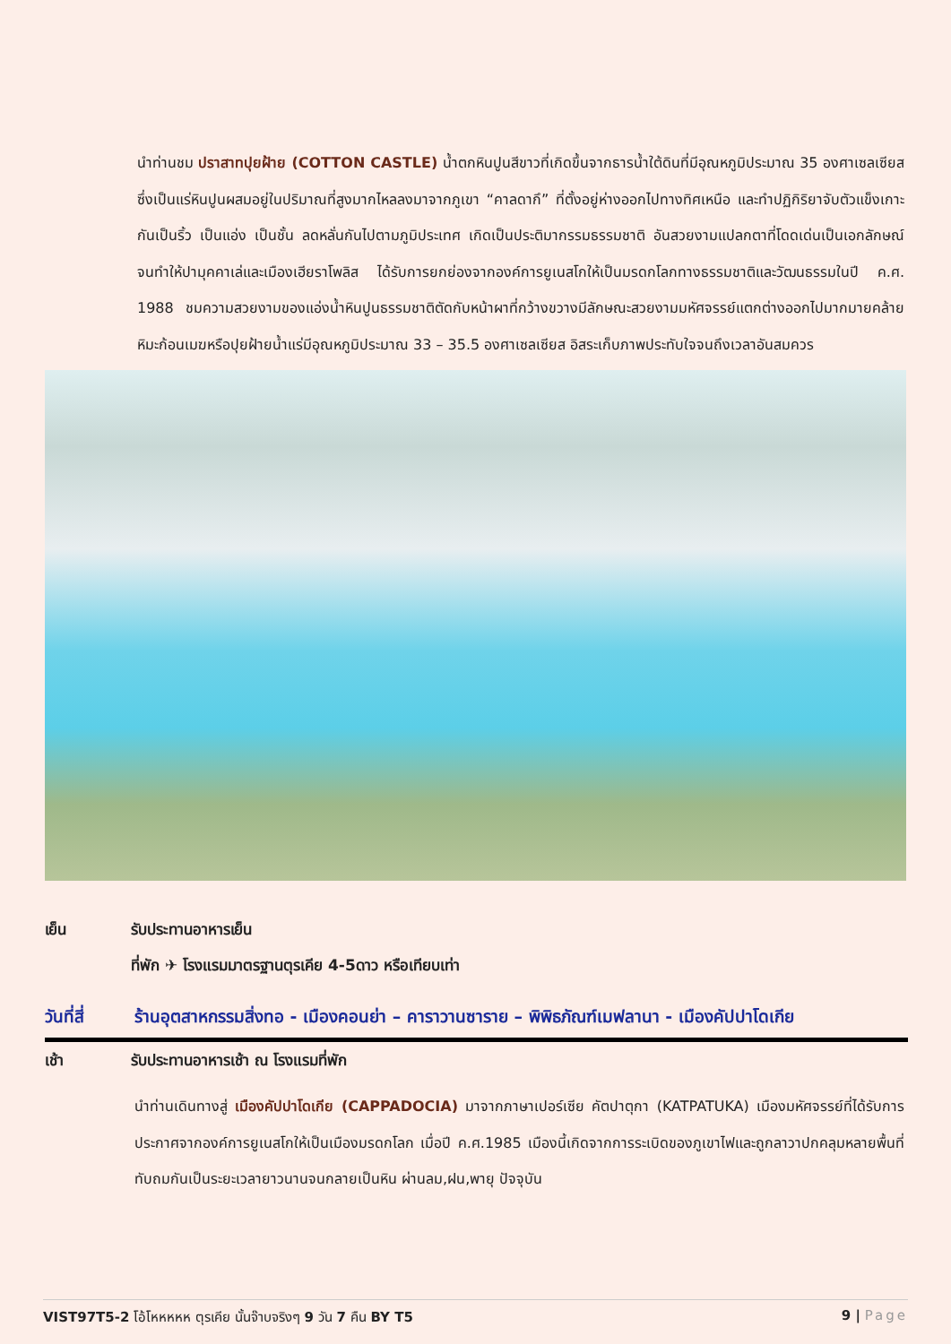นำท่านชม ปราสาทปุยฝ้าย (COTTON CASTLE) น้ำตกหินปูนสีขาวที่เกิดขึ้นจากธารน้ำใต้ดินที่มีอุณหภูมิประมาณ 35 องศาเซลเซียส ซึ่งเป็นแร่หินปูนผสมอยู่ในปริมาณที่สูงมากไหลลงมาจากภูเขา “คาลดากึ” ที่ตั้งอยู่ห่างออกไปทางทิศเหนือ และทำปฏิกิริยาจับตัวแข็งเกาะกันเป็นริ้ว เป็นแอ่ง เป็นชั้น ลดหลั่นกันไปตามภูมิประเทศ เกิดเป็นประติมากรรมธรรมชาติ อันสวยงามแปลกตาที่โดดเด่นเป็นเอกลักษณ์ จนทำให้ปามุคคาเล่และเมืองเฮียราโพลิส ได้รับการยกย่องจากองค์การยูเนสโกให้เป็นมรดกโลกทางธรรมชาติและวัฒนธรรมในปี ค.ศ. 1988 ชมความสวยงามของแอ่งน้ำหินปูนธรรมชาติตัดกับหน้าผาที่กว้างขวางมีลักษณะสวยงามมหัศจรรย์แตกต่างออกไปมากมายคล้ายหิมะก้อนเมฆหรือปุยฝ้ายน้ำแร่มีอุณหภูมิประมาณ 33 – 35.5 องศาเซลเซียส อิสระเก็บภาพประทับใจจนถึงเวลาอันสมควร
เย็น รับประทานอาหารเย็น
ที่พัก ✈ โรงแรมมาตรฐานตุรเคีย 4-5ดาว หรือเทียบเท่า
วันที่สี่
ร้านอุตสาหกรรมสิ่งทอ - เมืองคอนย่า – คาราวานซาราย – พิพิธภัณฑ์เมฟลานา - เมืองคัปปาโดเกีย
เช้า รับประทานอาหารเช้า ณ โรงแรมที่พัก
นำท่านเดินทางสู่ เมืองคัปปาโดเกีย (CAPPADOCIA) มาจากภาษาเปอร์เซีย คัตปาตุกา (KATPATUKA) เมืองมหัศจรรย์ที่ได้รับการประกาศจากองค์การยูเนสโกให้เป็นเมืองมรดกโลก เมื่อปี ค.ศ.1985 เมืองนี้เกิดจากการระเบิดของภูเขาไฟและถูกลาวาปกคลุมหลายพื้นที่ทับถมกันเป็นระยะเวลายาวนานจนกลายเป็นหิน ผ่านลม,ฝน,พายุ ปัจจุบัน
VIST97T5-2 โอ้โหหหหห ตุรเคีย นั้นจ๊าบจริงๆ 9 วัน 7 คืน BY T5
9 | Page